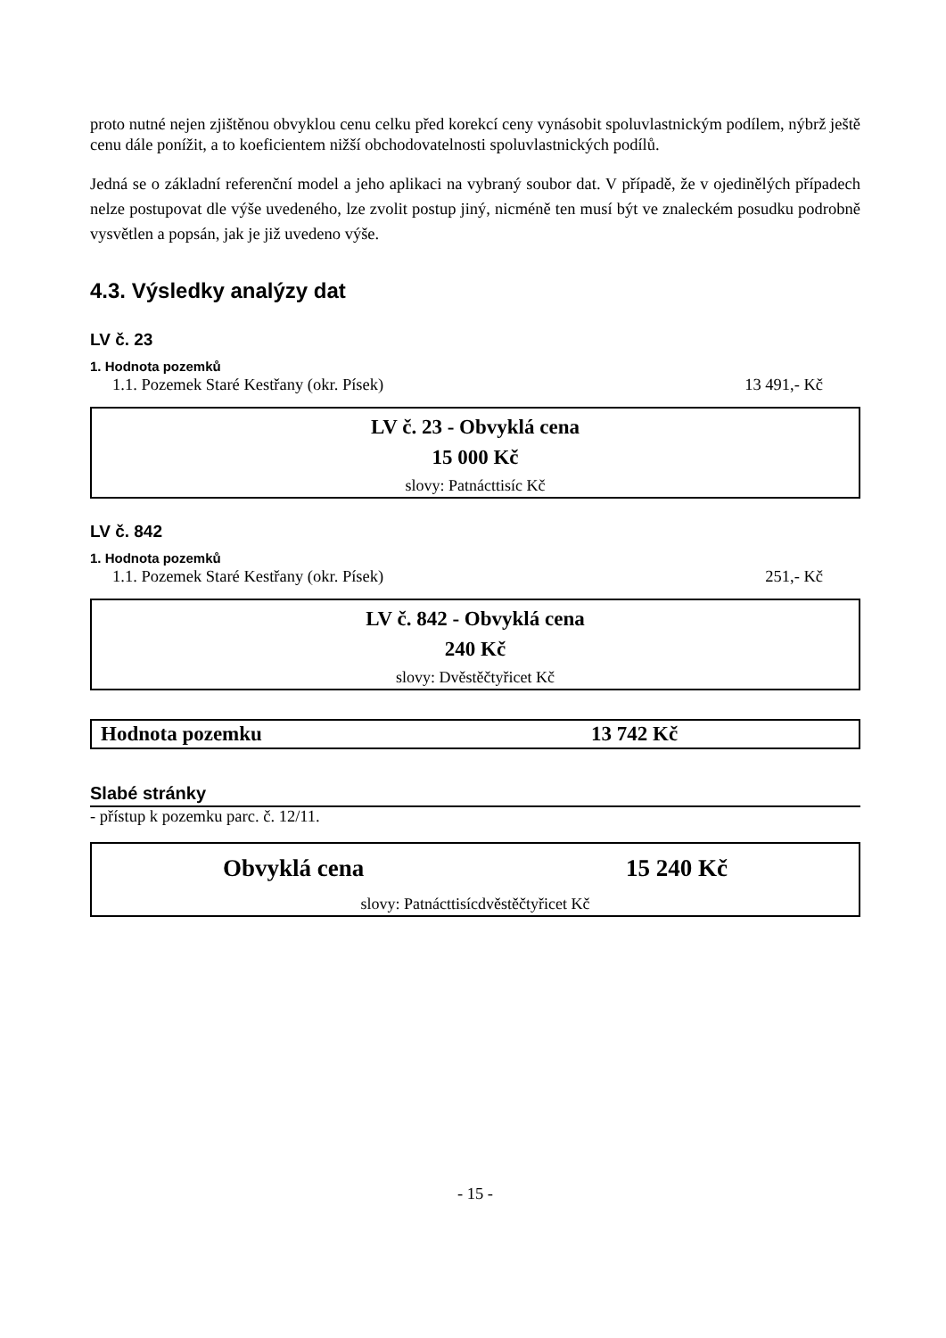proto nutné nejen zjištěnou obvyklou cenu celku před korekcí ceny vynásobit spoluvlastnickým podílem, nýbrž ještě cenu dále ponížit, a to koeficientem nižší obchodovatelnosti spoluvlastnických podílů.
Jedná se o základní referenční model a jeho aplikaci na vybraný soubor dat. V případě, že v ojedinělých případech nelze postupovat dle výše uvedeného, lze zvolit postup jiný, nicméně ten musí být ve znaleckém posudku podrobně vysvětlen a popsán, jak je již uvedeno výše.
4.3. Výsledky analýzy dat
LV č. 23
1. Hodnota pozemků
1.1. Pozemek Staré Kestřany (okr. Písek) 13 491,- Kč
LV č. 23 - Obvyklá cena
15 000 Kč
slovy: Patnácttisíc Kč
LV č. 842
1. Hodnota pozemků
1.1. Pozemek Staré Kestřany (okr. Písek) 251,- Kč
LV č. 842 - Obvyklá cena
240 Kč
slovy: Dvěstěčtyřicet Kč
Hodnota pozemku 13 742 Kč
Slabé stránky
- přístup k pozemku parc. č. 12/11.
Obvyklá cena 15 240 Kč
slovy: Patnácttisícdvěstěčtyřicet Kč
- 15 -